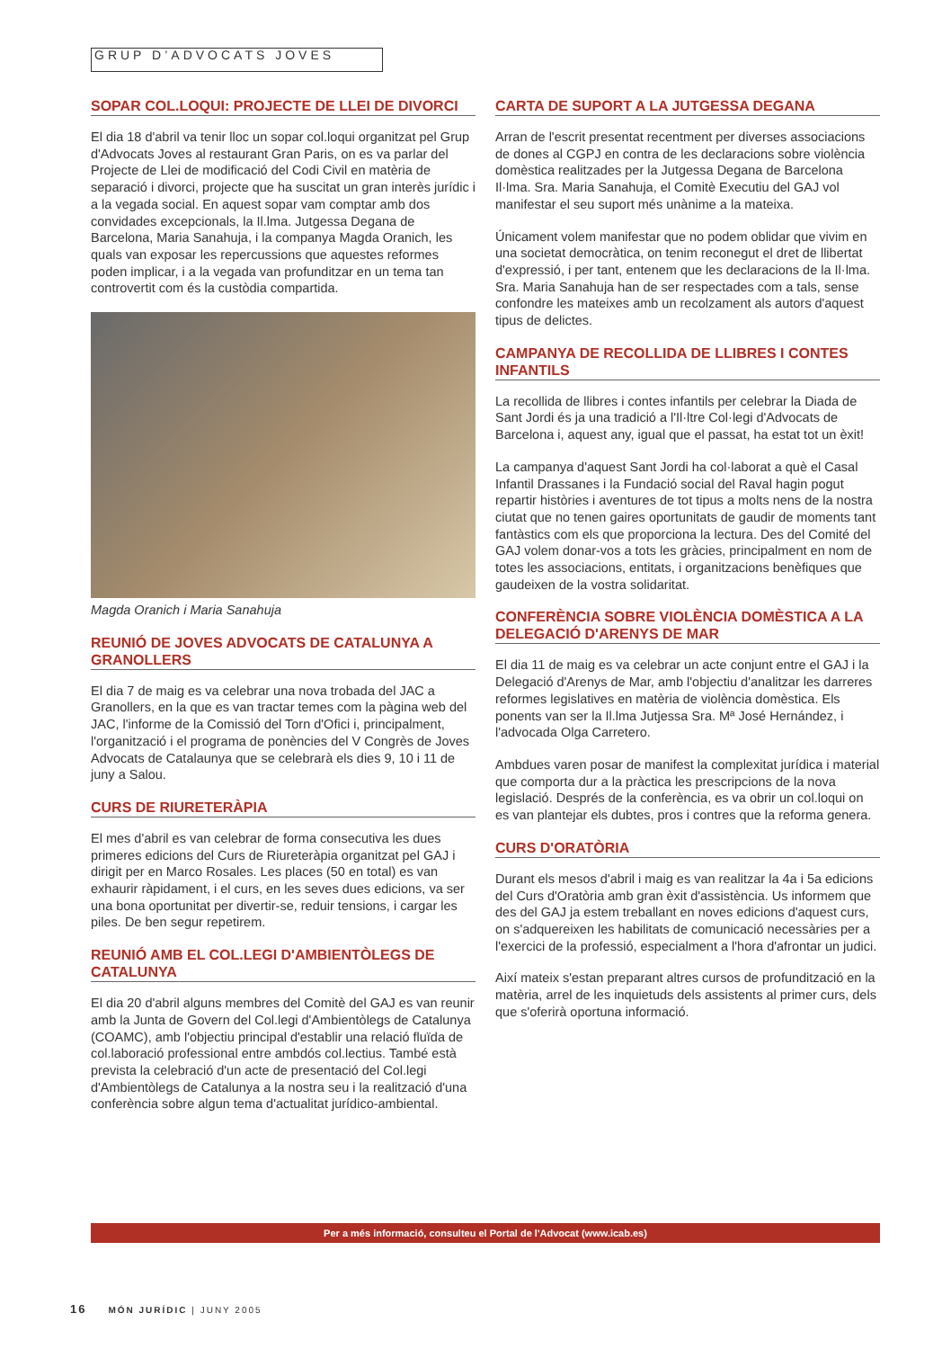GRUP D’ADVOCATS JOVES
SOPAR COL.LOQUI: PROJECTE DE LLEI DE DIVORCI
El dia 18 d'abril va tenir lloc un sopar col.loqui organitzat pel Grup d'Advocats Joves al restaurant Gran Paris, on es va parlar del Projecte de Llei de modificació del Codi Civil en matèria de separació i divorci, projecte que ha suscitat un gran interès jurídic i a la vegada social. En aquest sopar vam comptar amb dos convidades excepcionals, la Il.lma. Jutgessa Degana de Barcelona, Maria Sanahuja, i la companya Magda Oranich, les quals van exposar les repercussions que aquestes reformes poden implicar, i a la vegada van profunditzar en un tema tan controvertit com és la custòdia compartida.
Magda Oranich i Maria Sanahuja
REUNIÓ DE JOVES ADVOCATS DE CATALUNYA A GRANOLLERS
El dia 7 de maig es va celebrar una nova trobada del JAC a Granollers, en la que es van tractar temes com la pàgina web del JAC, l'informe de la Comissió del Torn d'Ofici i, principalment, l'organització i el programa de ponències del V Congrès de Joves Advocats de Catalaunya que se celebrarà els dies 9, 10 i 11 de juny a Salou.
CURS DE RIURETERÀPIA
El mes d'abril es van celebrar de forma consecutiva les dues primeres edicions del Curs de Riureteràpia organitzat pel GAJ i dirigit per en Marco Rosales. Les places (50 en total) es van exhaurir ràpidament, i el curs, en les seves dues edicions, va ser una bona oportunitat per divertir-se, reduir tensions, i cargar les piles. De ben segur repetirem.
REUNIÓ AMB EL COL.LEGI D'AMBIENTÒLEGS DE CATALUNYA
El dia 20 d'abril alguns membres del Comitè del GAJ es van reunir amb la Junta de Govern del Col.legi d'Ambientòlegs de Catalunya (COAMC), amb l'objectiu principal d'establir una relació fluïda de col.laboració professional entre ambdós col.lectius. També està prevista la celebració d'un acte de presentació del Col.legi d'Ambientòlegs de Catalunya a la nostra seu i la realització d'una conferència sobre algun tema d'actualitat jurídico-ambiental.
CARTA DE SUPORT A LA JUTGESSA DEGANA
Arran de l'escrit presentat recentment per diverses associacions de dones al CGPJ en contra de les declaracions sobre violència domèstica realitzades per la Jutgessa Degana de Barcelona Il·lma. Sra. Maria Sanahuja, el Comitè Executiu del GAJ vol manifestar el seu suport més unànime a la mateixa.
Únicament volem manifestar que no podem oblidar que vivim en una societat democràtica, on tenim reconegut el dret de llibertat d'expressió, i per tant, entenem que les declaracions de la Il·lma. Sra. Maria Sanahuja han de ser respectades com a tals, sense confondre les mateixes amb un recolzament als autors d'aquest tipus de delictes.
CAMPANYA DE RECOLLIDA DE LLIBRES I CONTES INFANTILS
La recollida de llibres i contes infantils per celebrar la Diada de Sant Jordi és ja una tradició a l'Il·ltre Col·legi d'Advocats de Barcelona i, aquest any, igual que el passat, ha estat tot un èxit!
La campanya d'aquest Sant Jordi ha col·laborat a què el Casal Infantil Drassanes i la Fundació social del Raval hagin pogut repartir històries i aventures de tot tipus a molts nens de la nostra ciutat que no tenen gaires oportunitats de gaudir de moments tant fantàstics com els que proporciona la lectura. Des del Comité del GAJ volem donar-vos a tots les gràcies, principalment en nom de totes les associacions, entitats, i organitzacions benèfiques que gaudeixen de la vostra solidaritat.
CONFERÈNCIA SOBRE VIOLÈNCIA DOMÈSTICA A LA DELEGACIÓ D'ARENYS DE MAR
El dia 11 de maig es va celebrar un acte conjunt entre el GAJ i la Delegació d'Arenys de Mar, amb l'objectiu d'analitzar les darreres reformes legislatives en matèria de violència domèstica. Els ponents van ser la Il.lma Jutjessa Sra. Mª José Hernández, i l'advocada Olga Carretero.
Ambdues varen posar de manifest la complexitat jurídica i material que comporta dur a la pràctica les prescripcions de la nova legislació. Després de la conferència, es va obrir un col.loqui on es van plantejar els dubtes, pros i contres que la reforma genera.
CURS D'ORATÒRIA
Durant els mesos d'abril i maig es van realitzar la 4a i 5a edicions del Curs d'Oratòria amb gran èxit d'assistència. Us informem que des del GAJ ja estem treballant en noves edicions d'aquest curs, on s'adquereixen les habilitats de comunicació necessàries per a l'exercici de la professió, especialment a l'hora d'afrontar un judici.
Així mateix s'estan preparant altres cursos de profundització en la matèria, arrel de les inquietuds dels assistents al primer curs, dels que s'oferirà oportuna informació.
Per a més informació, consulteu el Portal de l'Advocat (www.icab.es)
16 MÓN JURÍDIC | JUNY 2005